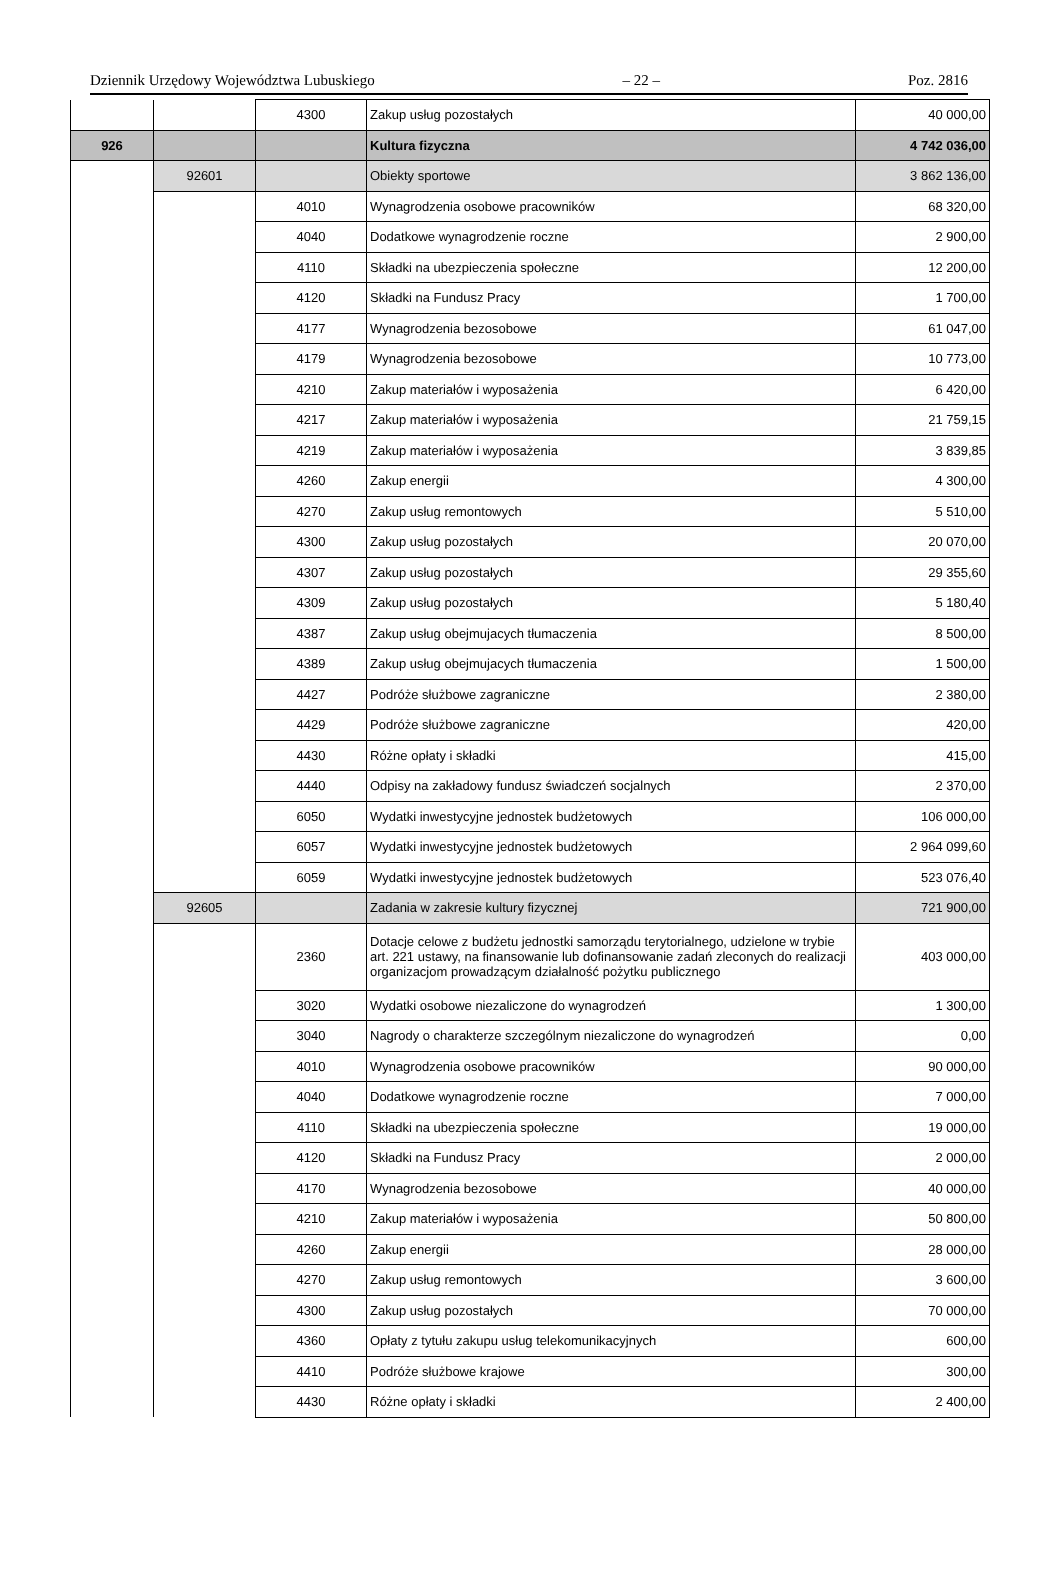Dziennik Urzędowy Województwa Lubuskiego – 22 – Poz. 2816
| | | 4300 | Zakup usług pozostałych | 40 000,00 |
| 926 | | | Kultura fizyczna | 4 742 036,00 |
| | 92601 | | Obiekty sportowe | 3 862 136,00 |
| | | 4010 | Wynagrodzenia osobowe pracowników | 68 320,00 |
| | | 4040 | Dodatkowe wynagrodzenie roczne | 2 900,00 |
| | | 4110 | Składki na ubezpieczenia społeczne | 12 200,00 |
| | | 4120 | Składki na Fundusz Pracy | 1 700,00 |
| | | 4177 | Wynagrodzenia bezosobowe | 61 047,00 |
| | | 4179 | Wynagrodzenia bezosobowe | 10 773,00 |
| | | 4210 | Zakup materiałów i wyposażenia | 6 420,00 |
| | | 4217 | Zakup materiałów i wyposażenia | 21 759,15 |
| | | 4219 | Zakup materiałów i wyposażenia | 3 839,85 |
| | | 4260 | Zakup energii | 4 300,00 |
| | | 4270 | Zakup usług remontowych | 5 510,00 |
| | | 4300 | Zakup usług pozostałych | 20 070,00 |
| | | 4307 | Zakup usług pozostałych | 29 355,60 |
| | | 4309 | Zakup usług pozostałych | 5 180,40 |
| | | 4387 | Zakup usług obejmujacych tłumaczenia | 8 500,00 |
| | | 4389 | Zakup usług obejmujacych tłumaczenia | 1 500,00 |
| | | 4427 | Podróże służbowe zagraniczne | 2 380,00 |
| | | 4429 | Podróże służbowe zagraniczne | 420,00 |
| | | 4430 | Różne opłaty i składki | 415,00 |
| | | 4440 | Odpisy na zakładowy fundusz świadczeń socjalnych | 2 370,00 |
| | | 6050 | Wydatki inwestycyjne jednostek budżetowych | 106 000,00 |
| | | 6057 | Wydatki inwestycyjne jednostek budżetowych | 2 964 099,60 |
| | | 6059 | Wydatki inwestycyjne jednostek budżetowych | 523 076,40 |
| | 92605 | | Zadania w zakresie kultury fizycznej | 721 900,00 |
| | | 2360 | Dotacje celowe z budżetu jednostki samorządu terytorialnego, udzielone w trybie art. 221 ustawy, na finansowanie lub dofinansowanie zadań zleconych do realizacji organizacjom prowadzącym działalność pożytku publicznego | 403 000,00 |
| | | 3020 | Wydatki osobowe niezaliczone do wynagrodzeń | 1 300,00 |
| | | 3040 | Nagrody o charakterze szczególnym niezaliczone do wynagrodzeń | 0,00 |
| | | 4010 | Wynagrodzenia osobowe pracowników | 90 000,00 |
| | | 4040 | Dodatkowe wynagrodzenie roczne | 7 000,00 |
| | | 4110 | Składki na ubezpieczenia społeczne | 19 000,00 |
| | | 4120 | Składki na Fundusz Pracy | 2 000,00 |
| | | 4170 | Wynagrodzenia bezosobowe | 40 000,00 |
| | | 4210 | Zakup materiałów i wyposażenia | 50 800,00 |
| | | 4260 | Zakup energii | 28 000,00 |
| | | 4270 | Zakup usług remontowych | 3 600,00 |
| | | 4300 | Zakup usług pozostałych | 70 000,00 |
| | | 4360 | Opłaty z tytułu zakupu usług telekomunikacyjnych | 600,00 |
| | | 4410 | Podróże służbowe krajowe | 300,00 |
| | | 4430 | Różne opłaty i składki | 2 400,00 |